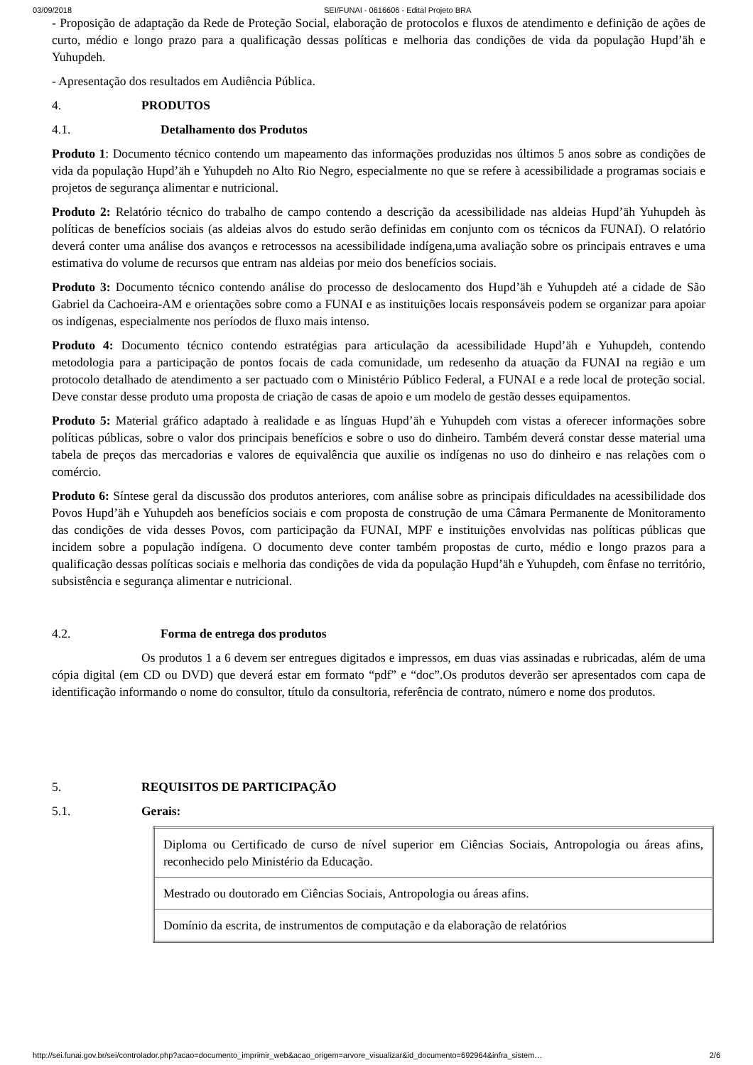03/09/2018 SEI/FUNAI - 0616606 - Edital Projeto BRA
- Proposição de adaptação da Rede de Proteção Social, elaboração de protocolos e fluxos de atendimento e definição de ações de curto, médio e longo prazo para a qualificação dessas políticas e melhoria das condições de vida da população Hupd’äh e Yuhupdeh.
- Apresentação dos resultados em Audiência Pública.
4. PRODUTOS
4.1. Detalhamento dos Produtos
Produto 1: Documento técnico contendo um mapeamento das informações produzidas nos últimos 5 anos sobre as condições de vida da população Hupd’äh e Yuhupdeh no Alto Rio Negro, especialmente no que se refere à acessibilidade a programas sociais e projetos de segurança alimentar e nutricional.
Produto 2: Relatório técnico do trabalho de campo contendo a descrição da acessibilidade nas aldeias Hupd’äh Yuhupdeh às políticas de benefícios sociais (as aldeias alvos do estudo serão definidas em conjunto com os técnicos da FUNAI). O relatório deverá conter uma análise dos avanços e retrocessos na acessibilidade indígena,uma avaliação sobre os principais entraves e uma estimativa do volume de recursos que entram nas aldeias por meio dos benefícios sociais.
Produto 3: Documento técnico contendo análise do processo de deslocamento dos Hupd’äh e Yuhupdeh até a cidade de São Gabriel da Cachoeira-AM e orientações sobre como a FUNAI e as instituições locais responsáveis podem se organizar para apoiar os indígenas, especialmente nos períodos de fluxo mais intenso.
Produto 4: Documento técnico contendo estratégias para articulação da acessibilidade Hupd’äh e Yuhupdeh, contendo metodologia para a participação de pontos focais de cada comunidade, um redesenho da atuação da FUNAI na região e um protocolo detalhado de atendimento a ser pactuado com o Ministério Público Federal, a FUNAI e a rede local de proteção social. Deve constar desse produto uma proposta de criação de casas de apoio e um modelo de gestão desses equipamentos.
Produto 5: Material gráfico adaptado à realidade e as línguas Hupd’äh e Yuhupdeh com vistas a oferecer informações sobre políticas públicas, sobre o valor dos principais benefícios e sobre o uso do dinheiro. Também deverá constar desse material uma tabela de preços das mercadorias e valores de equivalência que auxilie os indígenas no uso do dinheiro e nas relações com o comércio.
Produto 6: Síntese geral da discussão dos produtos anteriores, com análise sobre as principais dificuldades na acessibilidade dos Povos Hupd’äh e Yuhupdeh aos benefícios sociais e com proposta de construção de uma Câmara Permanente de Monitoramento das condições de vida desses Povos, com participação da FUNAI, MPF e instituições envolvidas nas políticas públicas que incidem sobre a população indígena. O documento deve conter também propostas de curto, médio e longo prazos para a qualificação dessas políticas sociais e melhoria das condições de vida da população Hupd’äh e Yuhupdeh, com ênfase no território, subsistência e segurança alimentar e nutricional.
4.2. Forma de entrega dos produtos
Os produtos 1 a 6 devem ser entregues digitados e impressos, em duas vias assinadas e rubricadas, além de uma cópia digital (em CD ou DVD) que deverá estar em formato “pdf” e “doc”.Os produtos deverão ser apresentados com capa de identificação informando o nome do consultor, título da consultoria, referência de contrato, número e nome dos produtos.
5. REQUISITOS DE PARTICIPAÇÃO
5.1. Gerais:
| Diploma ou Certificado de curso de nível superior em Ciências Sociais, Antropologia ou áreas afins, reconhecido pelo Ministério da Educação. |
| Mestrado ou doutorado em Ciências Sociais, Antropologia ou áreas afins. |
| Domínio da escrita, de instrumentos de computação e da elaboração de relatórios |
http://sei.funai.gov.br/sei/controlador.php?acao=documento_imprimir_web&acao_origem=arvore_visualizar&id_documento=692964&infra_sistem… 2/6